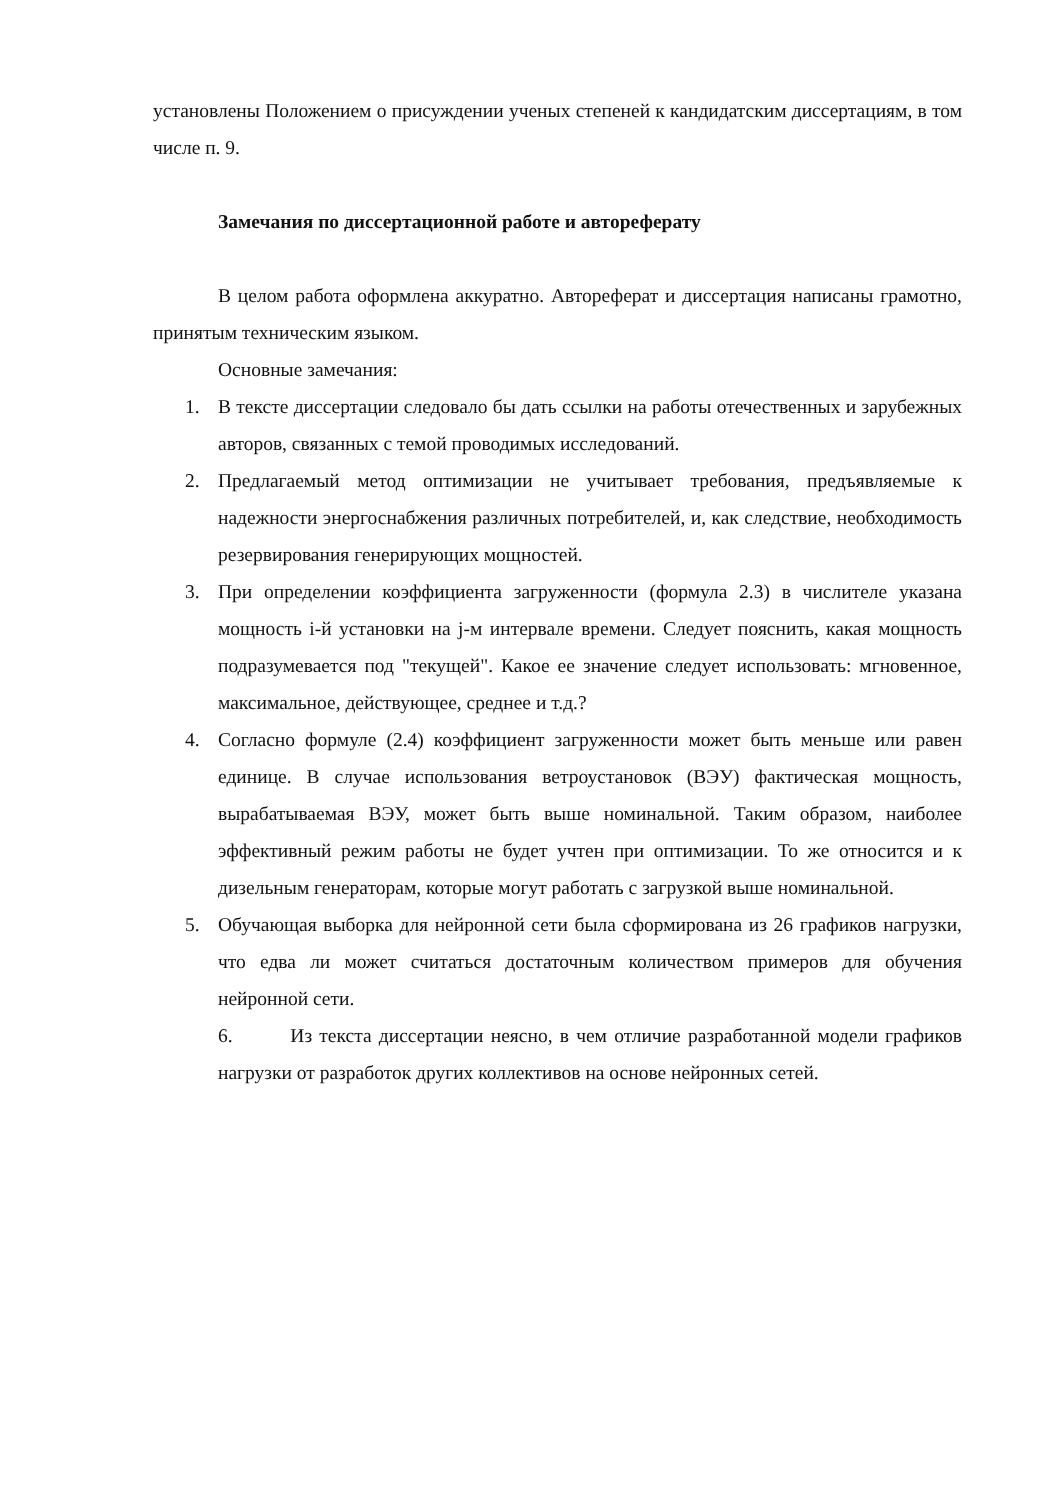установлены Положением о присуждении ученых степеней к кандидатским диссертациям, в том числе п. 9.
Замечания по диссертационной работе и автореферату
В целом работа оформлена аккуратно. Автореферат и диссертация написаны грамотно, принятым техническим языком.
Основные замечания:
1. В тексте диссертации следовало бы дать ссылки на работы отечественных и зарубежных авторов, связанных с темой проводимых исследований.
2. Предлагаемый метод оптимизации не учитывает требования, предъявляемые к надежности энергоснабжения различных потребителей, и, как следствие, необходимость резервирования генерирующих мощностей.
3. При определении коэффициента загруженности (формула 2.3) в числителе указана мощность i-й установки на j-м интервале времени. Следует пояснить, какая мощность подразумевается под "текущей". Какое ее значение следует использовать: мгновенное, максимальное, действующее, среднее и т.д.?
4. Согласно формуле (2.4) коэффициент загруженности может быть меньше или равен единице. В случае использования ветроустановок (ВЭУ) фактическая мощность, вырабатываемая ВЭУ, может быть выше номинальной. Таким образом, наиболее эффективный режим работы не будет учтен при оптимизации. То же относится и к дизельным генераторам, которые могут работать с загрузкой выше номинальной.
5. Обучающая выборка для нейронной сети была сформирована из 26 графиков нагрузки, что едва ли может считаться достаточным количеством примеров для обучения нейронной сети.
6. Из текста диссертации неясно, в чем отличие разработанной модели графиков нагрузки от разработок других коллективов на основе нейронных сетей.